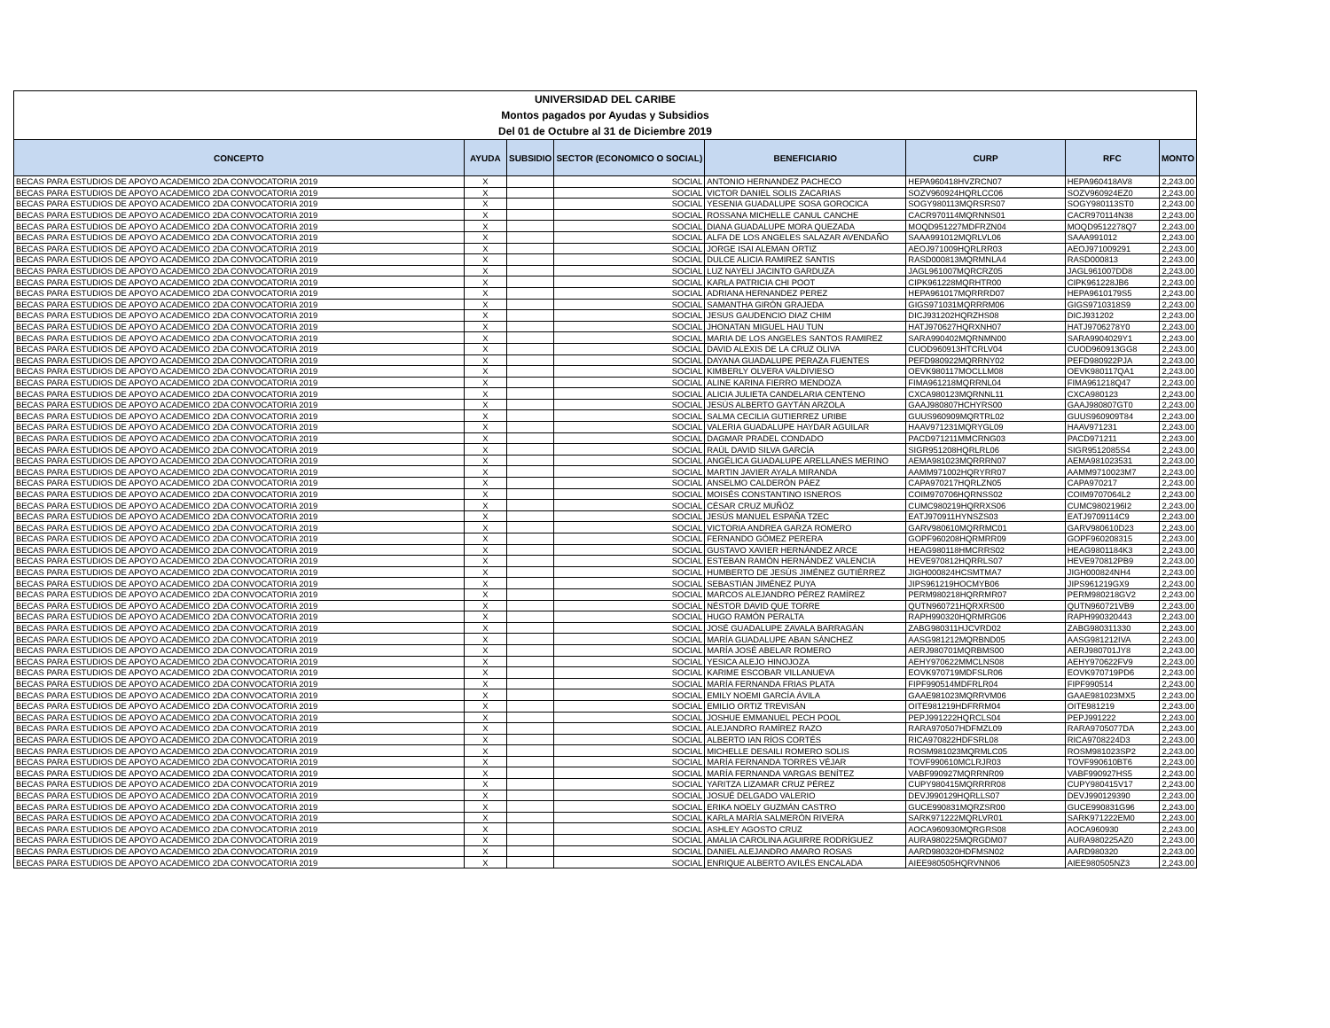| UNIVERSIDAD DEL CARIBE | | | | | | | |
| --- | --- | --- | --- | --- | --- | --- | --- |
| Montos pagados por Ayudas y Subsidios | | | | | | | |
| Del 01 de Octubre al 31 de Diciembre 2019 | | | | | | | |
| CONCEPTO | AYUDA | SUBSIDIO | SECTOR (ECONOMICO O SOCIAL) | BENEFICIARIO | CURP | RFC | MONTO |
| BECAS PARA ESTUDIOS DE APOYO ACADEMICO 2DA CONVOCATORIA 2019 | X | | SOCIAL | ANTONIO HERNANDEZ PACHECO | HEPA960418HVZRCN07 | HEPA960418AV8 | 2,243.00 |
| BECAS PARA ESTUDIOS DE APOYO ACADEMICO 2DA CONVOCATORIA 2019 | X | | SOCIAL | VICTOR DANIEL SOLIS ZACARIAS | SOZV960924HQRLCC06 | SOZV960924EZ0 | 2,243.00 |
| BECAS PARA ESTUDIOS DE APOYO ACADEMICO 2DA CONVOCATORIA 2019 | X | | SOCIAL | YESENIA GUADALUPE SOSA GOROCICA | SOGY980113MQRSRS07 | SOGY980113ST0 | 2,243.00 |
| BECAS PARA ESTUDIOS DE APOYO ACADEMICO 2DA CONVOCATORIA 2019 | X | | SOCIAL | ROSSANA MICHELLE CANUL CANCHE | CACR970114MQRNNS01 | CACR970114N38 | 2,243.00 |
| BECAS PARA ESTUDIOS DE APOYO ACADEMICO 2DA CONVOCATORIA 2019 | X | | SOCIAL | DIANA GUADALUPE MORA QUEZADA | MOQD951227MDFRZN04 | MOQD9512278Q7 | 2,243.00 |
| BECAS PARA ESTUDIOS DE APOYO ACADEMICO 2DA CONVOCATORIA 2019 | X | | SOCIAL | ALFA DE LOS ANGELES SALAZAR AVENDAÑO | SAAA991012MQRLVL06 | SAAA991012 | 2,243.00 |
| BECAS PARA ESTUDIOS DE APOYO ACADEMICO 2DA CONVOCATORIA 2019 | X | | SOCIAL | JORGE ISAI ALEMAN ORTIZ | AEOJ971009HQRLRR03 | AEOJ971009291 | 2,243.00 |
| BECAS PARA ESTUDIOS DE APOYO ACADEMICO 2DA CONVOCATORIA 2019 | X | | SOCIAL | DULCE ALICIA RAMIREZ SANTIS | RASD000813MQRMNLA4 | RASD000813 | 2,243.00 |
| BECAS PARA ESTUDIOS DE APOYO ACADEMICO 2DA CONVOCATORIA 2019 | X | | SOCIAL | LUZ NAYELI JACINTO GARDUZA | JAGL961007MQRCRZ05 | JAGL961007DD8 | 2,243.00 |
| BECAS PARA ESTUDIOS DE APOYO ACADEMICO 2DA CONVOCATORIA 2019 | X | | SOCIAL | KARLA PATRICIA CHI POOT | CIPK961228MQRHTR00 | CIPK961228JB6 | 2,243.00 |
| BECAS PARA ESTUDIOS DE APOYO ACADEMICO 2DA CONVOCATORIA 2019 | X | | SOCIAL | ADRIANA HERNANDEZ PEREZ | HEPA961017MQRRRD07 | HEPA9610179S5 | 2,243.00 |
| BECAS PARA ESTUDIOS DE APOYO ACADEMICO 2DA CONVOCATORIA 2019 | X | | SOCIAL | SAMANTHA GIRÓN GRAJEDA | GIGS971031MQRRRM06 | GIGS9710318S9 | 2,243.00 |
| BECAS PARA ESTUDIOS DE APOYO ACADEMICO 2DA CONVOCATORIA 2019 | X | | SOCIAL | JESUS GAUDENCIO DIAZ CHIM | DICJ931202HQRZHS08 | DICJ931202 | 2,243.00 |
| BECAS PARA ESTUDIOS DE APOYO ACADEMICO 2DA CONVOCATORIA 2019 | X | | SOCIAL | JHONATAN MIGUEL HAU TUN | HATJ970627HQRXNH07 | HATJ9706278Y0 | 2,243.00 |
| BECAS PARA ESTUDIOS DE APOYO ACADEMICO 2DA CONVOCATORIA 2019 | X | | SOCIAL | MARIA DE LOS ANGELES SANTOS RAMIREZ | SARA990402MQRNMN00 | SARA9904029Y1 | 2,243.00 |
| BECAS PARA ESTUDIOS DE APOYO ACADEMICO 2DA CONVOCATORIA 2019 | X | | SOCIAL | DAVID ALEXIS DE LA CRUZ OLIVA | CUOD960913HTCRLV04 | CUOD960913GG8 | 2,243.00 |
| BECAS PARA ESTUDIOS DE APOYO ACADEMICO 2DA CONVOCATORIA 2019 | X | | SOCIAL | DAYANA GUADALUPE PERAZA FUENTES | PEFD980922MQRRNY02 | PEFD980922PJA | 2,243.00 |
| BECAS PARA ESTUDIOS DE APOYO ACADEMICO 2DA CONVOCATORIA 2019 | X | | SOCIAL | KIMBERLY OLVERA VALDIVIESO | OEVK980117MOCLLM08 | OEVK980117QA1 | 2,243.00 |
| BECAS PARA ESTUDIOS DE APOYO ACADEMICO 2DA CONVOCATORIA 2019 | X | | SOCIAL | ALINE KARINA FIERRO MENDOZA | FIMA961218MQRRNL04 | FIMA961218Q47 | 2,243.00 |
| BECAS PARA ESTUDIOS DE APOYO ACADEMICO 2DA CONVOCATORIA 2019 | X | | SOCIAL | ALICIA JULIETA CANDELARIA CENTENO | CXCA980123MQRNNL11 | CXCA980123 | 2,243.00 |
| BECAS PARA ESTUDIOS DE APOYO ACADEMICO 2DA CONVOCATORIA 2019 | X | | SOCIAL | JESÚS ALBERTO GAYTÁN ARZOLA | GAAJ980807HCHYRS00 | GAAJ980807GT0 | 2,243.00 |
| BECAS PARA ESTUDIOS DE APOYO ACADEMICO 2DA CONVOCATORIA 2019 | X | | SOCIAL | SALMA CECILIA GUTIERREZ URIBE | GUUS960909MQRTRL02 | GUUS960909T84 | 2,243.00 |
| BECAS PARA ESTUDIOS DE APOYO ACADEMICO 2DA CONVOCATORIA 2019 | X | | SOCIAL | VALERIA GUADALUPE HAYDAR AGUILAR | HAAV971231MQRYGL09 | HAAV971231 | 2,243.00 |
| BECAS PARA ESTUDIOS DE APOYO ACADEMICO 2DA CONVOCATORIA 2019 | X | | SOCIAL | DAGMAR PRADEL CONDADO | PACD971211MMCRNG03 | PACD971211 | 2,243.00 |
| BECAS PARA ESTUDIOS DE APOYO ACADEMICO 2DA CONVOCATORIA 2019 | X | | SOCIAL | RAÚL DAVID SILVA GARCÍA | SIGR951208HQRLRL06 | SIGR9512085S4 | 2,243.00 |
| BECAS PARA ESTUDIOS DE APOYO ACADEMICO 2DA CONVOCATORIA 2019 | X | | SOCIAL | ANGÉLICA GUADALUPE ARELLANES MERINO | AEMA981023MQRRRN07 | AEMA981023531 | 2,243.00 |
| BECAS PARA ESTUDIOS DE APOYO ACADEMICO 2DA CONVOCATORIA 2019 | X | | SOCIAL | MARTIN JAVIER AYALA MIRANDA | AAMM971002HQRYRR07 | AAMM9710023M7 | 2,243.00 |
| BECAS PARA ESTUDIOS DE APOYO ACADEMICO 2DA CONVOCATORIA 2019 | X | | SOCIAL | ANSELMO CALDERÓN PÁEZ | CAPA970217HQRLZN05 | CAPA970217 | 2,243.00 |
| BECAS PARA ESTUDIOS DE APOYO ACADEMICO 2DA CONVOCATORIA 2019 | X | | SOCIAL | MOISÉS CONSTANTINO ISNEROS | COIM970706HQRNSS02 | COIM9707064L2 | 2,243.00 |
| BECAS PARA ESTUDIOS DE APOYO ACADEMICO 2DA CONVOCATORIA 2019 | X | | SOCIAL | CÉSAR CRUZ MUÑÓZ | CUMC980219HQRRXS06 | CUMC9802196I2 | 2,243.00 |
| BECAS PARA ESTUDIOS DE APOYO ACADEMICO 2DA CONVOCATORIA 2019 | X | | SOCIAL | JESÚS MANUEL ESPAÑA TZEC | EATJ970911HYNSZS03 | EATJ9709114C9 | 2,243.00 |
| BECAS PARA ESTUDIOS DE APOYO ACADEMICO 2DA CONVOCATORIA 2019 | X | | SOCIAL | VICTORIA ANDREA GARZA ROMERO | GARV980610MQRRMC01 | GARV980610D23 | 2,243.00 |
| BECAS PARA ESTUDIOS DE APOYO ACADEMICO 2DA CONVOCATORIA 2019 | X | | SOCIAL | FERNANDO GÓMEZ PERERA | GOPF960208HQRMRR09 | GOPF960208315 | 2,243.00 |
| BECAS PARA ESTUDIOS DE APOYO ACADEMICO 2DA CONVOCATORIA 2019 | X | | SOCIAL | GUSTAVO XAVIER HERNÁNDEZ ARCE | HEAG980118HMCRRS02 | HEAG9801184K3 | 2,243.00 |
| BECAS PARA ESTUDIOS DE APOYO ACADEMICO 2DA CONVOCATORIA 2019 | X | | SOCIAL | ESTEBAN RAMÓN HERNÁNDEZ VALENCIA | HEVE970812HQRRLS07 | HEVE970812PB9 | 2,243.00 |
| BECAS PARA ESTUDIOS DE APOYO ACADEMICO 2DA CONVOCATORIA 2019 | X | | SOCIAL | HUMBERTO DE JESÚS JIMÉNEZ GUTIÉRREZ | JIGH000824HCSMTMA7 | JIGH000824NH4 | 2,243.00 |
| BECAS PARA ESTUDIOS DE APOYO ACADEMICO 2DA CONVOCATORIA 2019 | X | | SOCIAL | SEBASTIÁN JIMÉNEZ PUYA | JIPS961219HOCMYB06 | JIPS961219GX9 | 2,243.00 |
| BECAS PARA ESTUDIOS DE APOYO ACADEMICO 2DA CONVOCATORIA 2019 | X | | SOCIAL | MARCOS ALEJANDRO PÉREZ RAMÍREZ | PERM980218HQRRMR07 | PERM980218GV2 | 2,243.00 |
| BECAS PARA ESTUDIOS DE APOYO ACADEMICO 2DA CONVOCATORIA 2019 | X | | SOCIAL | NÉSTOR DAVID QUE TORRE | QUTN960721HQRXRS00 | QUTN960721VB9 | 2,243.00 |
| BECAS PARA ESTUDIOS DE APOYO ACADEMICO 2DA CONVOCATORIA 2019 | X | | SOCIAL | HUGO RAMÓN PERALTA | RAPH990320HQRMRG06 | RAPH990320443 | 2,243.00 |
| BECAS PARA ESTUDIOS DE APOYO ACADEMICO 2DA CONVOCATORIA 2019 | X | | SOCIAL | JOSÉ GUADALUPE ZAVALA BARRAGÁN | ZABG980311HJCVRD02 | ZABG980311330 | 2,243.00 |
| BECAS PARA ESTUDIOS DE APOYO ACADEMICO 2DA CONVOCATORIA 2019 | X | | SOCIAL | MARÍA GUADALUPE ABAN SÁNCHEZ | AASG981212MQRBND05 | AASG981212IVA | 2,243.00 |
| BECAS PARA ESTUDIOS DE APOYO ACADEMICO 2DA CONVOCATORIA 2019 | X | | SOCIAL | MARÍA JOSÉ ABELAR ROMERO | AERJ980701MQRBMS00 | AERJ980701JY8 | 2,243.00 |
| BECAS PARA ESTUDIOS DE APOYO ACADEMICO 2DA CONVOCATORIA 2019 | X | | SOCIAL | YESICA ALEJO HINOJOZA | AEHY970622MMCLNS08 | AEHY970622FV9 | 2,243.00 |
| BECAS PARA ESTUDIOS DE APOYO ACADEMICO 2DA CONVOCATORIA 2019 | X | | SOCIAL | KARIME ESCOBAR VILLANUEVA | EOVK970719MDFSLR06 | EOVK970719PD6 | 2,243.00 |
| BECAS PARA ESTUDIOS DE APOYO ACADEMICO 2DA CONVOCATORIA 2019 | X | | SOCIAL | MARÍA FERNANDA FRIAS PLATA | FIPF990514MDFRLR04 | FIPF990514 | 2,243.00 |
| BECAS PARA ESTUDIOS DE APOYO ACADEMICO 2DA CONVOCATORIA 2019 | X | | SOCIAL | EMILY NOEMI GARCÍA ÁVILA | GAAE981023MQRRVM06 | GAAE981023MX5 | 2,243.00 |
| BECAS PARA ESTUDIOS DE APOYO ACADEMICO 2DA CONVOCATORIA 2019 | X | | SOCIAL | EMILIO ORTIZ TREVISÁN | OITE981219HDFRRM04 | OITE981219 | 2,243.00 |
| BECAS PARA ESTUDIOS DE APOYO ACADEMICO 2DA CONVOCATORIA 2019 | X | | SOCIAL | JOSHUE EMMANUEL PECH POOL | PEPJ991222HQRCLS04 | PEPJ991222 | 2,243.00 |
| BECAS PARA ESTUDIOS DE APOYO ACADEMICO 2DA CONVOCATORIA 2019 | X | | SOCIAL | ALEJANDRO RAMÍREZ RAZO | RARA970507HDFMZL09 | RARA9705077DA | 2,243.00 |
| BECAS PARA ESTUDIOS DE APOYO ACADEMICO 2DA CONVOCATORIA 2019 | X | | SOCIAL | ALBERTO IAN RÍOS CORTÉS | RICA970822HDFSRL08 | RICA9708224D3 | 2,243.00 |
| BECAS PARA ESTUDIOS DE APOYO ACADEMICO 2DA CONVOCATORIA 2019 | X | | SOCIAL | MICHELLE DESAILI ROMERO SOLIS | ROSM981023MQRMLC05 | ROSM981023SP2 | 2,243.00 |
| BECAS PARA ESTUDIOS DE APOYO ACADEMICO 2DA CONVOCATORIA 2019 | X | | SOCIAL | MARÍA FERNANDA TORRES VÉJAR | TOVF990610MCLRJR03 | TOVF990610BT6 | 2,243.00 |
| BECAS PARA ESTUDIOS DE APOYO ACADEMICO 2DA CONVOCATORIA 2019 | X | | SOCIAL | MARÍA FERNANDA VARGAS BENÍTEZ | VABF990927MQRRNR09 | VABF990927HS5 | 2,243.00 |
| BECAS PARA ESTUDIOS DE APOYO ACADEMICO 2DA CONVOCATORIA 2019 | X | | SOCIAL | YARITZA LIZAMAR CRUZ PÉREZ | CUPY980415MQRRRR08 | CUPY980415V17 | 2,243.00 |
| BECAS PARA ESTUDIOS DE APOYO ACADEMICO 2DA CONVOCATORIA 2019 | X | | SOCIAL | JOSUÉ DELGADO VALERIO | DEVJ990129HQRLLS07 | DEVJ990129390 | 2,243.00 |
| BECAS PARA ESTUDIOS DE APOYO ACADEMICO 2DA CONVOCATORIA 2019 | X | | SOCIAL | ERIKA NOELY GUZMÁN CASTRO | GUCE990831MQRZSR00 | GUCE990831G96 | 2,243.00 |
| BECAS PARA ESTUDIOS DE APOYO ACADEMICO 2DA CONVOCATORIA 2019 | X | | SOCIAL | KARLA MARÍA SALMERÓN RIVERA | SARK971222MQRLVR01 | SARK971222EM0 | 2,243.00 |
| BECAS PARA ESTUDIOS DE APOYO ACADEMICO 2DA CONVOCATORIA 2019 | X | | SOCIAL | ASHLEY AGOSTO CRUZ | AOCA960930MQRGRS08 | AOCA960930 | 2,243.00 |
| BECAS PARA ESTUDIOS DE APOYO ACADEMICO 2DA CONVOCATORIA 2019 | X | | SOCIAL | AMALIA CAROLINA AGUIRRE RODRÍGUEZ | AURA980225MQRGDM07 | AURA980225AZ0 | 2,243.00 |
| BECAS PARA ESTUDIOS DE APOYO ACADEMICO 2DA CONVOCATORIA 2019 | X | | SOCIAL | DANIEL ALEJANDRO AMARO ROSAS | AARD980320HDFMSN02 | AARD980320 | 2,243.00 |
| BECAS PARA ESTUDIOS DE APOYO ACADEMICO 2DA CONVOCATORIA 2019 | X | | SOCIAL | ENRIQUE ALBERTO AVILÉS ENCALADA | AIEE980505HQRVNN06 | AIEE980505NZ3 | 2,243.00 |